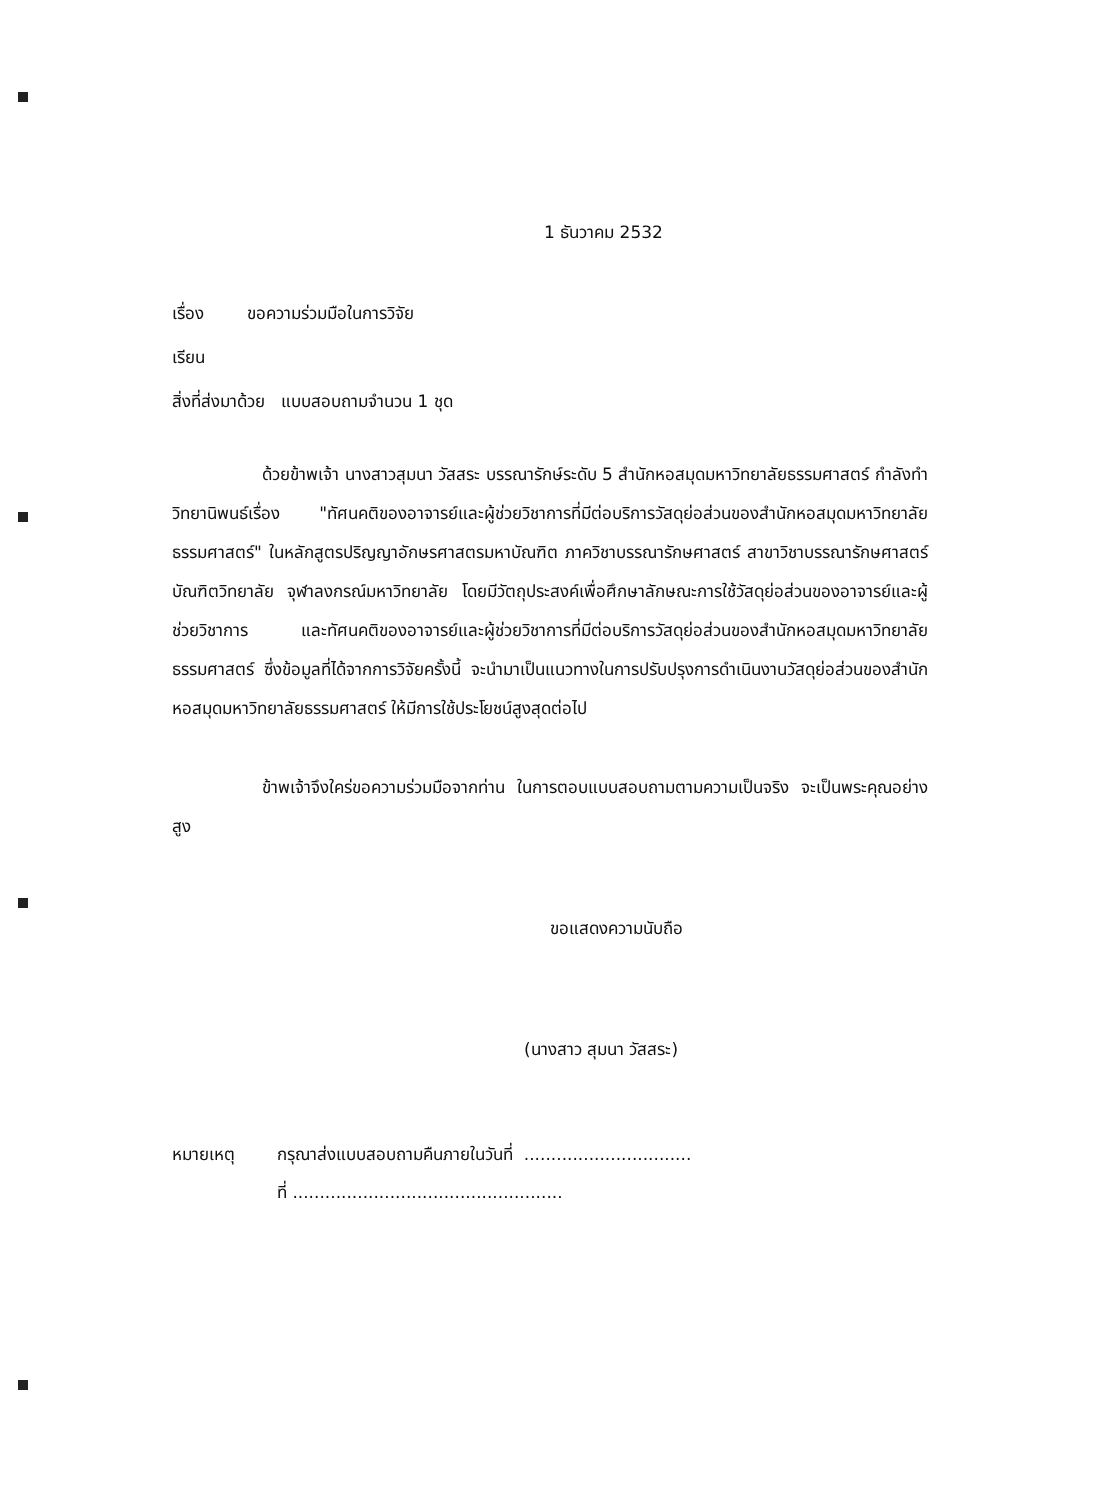1 ธันวาคม 2532
เรื่อง ขอความร่วมมือในการวิจัย
เรียน
สิ่งที่ส่งมาด้วย แบบสอบถามจำนวน 1 ชุด
ด้วยข้าพเจ้า นางสาวสุมนา วัสสระ บรรณารักษ์ระดับ 5 สำนักหอสมุดมหาวิทยาลัยธรรมศาสตร์ กำลังทำวิทยานิพนธ์เรื่อง "ทัศนคติของอาจารย์และผู้ช่วยวิชาการที่มีต่อบริการวัสดุย่อส่วนของสำนักหอสมุดมหาวิทยาลัยธรรมศาสตร์" ในหลักสูตรปริญญาอักษรศาสตรมหาบัณฑิต ภาควิชาบรรณารักษศาสตร์ สาขาวิชาบรรณารักษศาสตร์ บัณฑิตวิทยาลัย จุฬาลงกรณ์มหาวิทยาลัย โดยมีวัตถุประสงค์เพื่อศึกษาลักษณะการใช้วัสดุย่อส่วนของอาจารย์และผู้ช่วยวิชาการ และทัศนคติของอาจารย์และผู้ช่วยวิชาการที่มีต่อบริการวัสดุย่อส่วนของสำนักหอสมุดมหาวิทยาลัยธรรมศาสตร์ ซึ่งข้อมูลที่ได้จากการวิจัยครั้งนี้ จะนำมาเป็นแนวทางในการปรับปรุงการดำเนินงานวัสดุย่อส่วนของสำนักหอสมุดมหาวิทยาลัยธรรมศาสตร์ ให้มีการใช้ประโยชน์สูงสุดต่อไป
ข้าพเจ้าจึงใคร่ขอความร่วมมือจากท่าน ในการตอบแบบสอบถามตามความเป็นจริง จะเป็นพระคุณอย่างสูง
ขอแสดงความนับถือ
(นางสาว สุมนา วัสสระ)
หมายเหตุ กรุณาส่งแบบสอบถามคืนภายในวันที่ ...............................
ที่ ..................................................